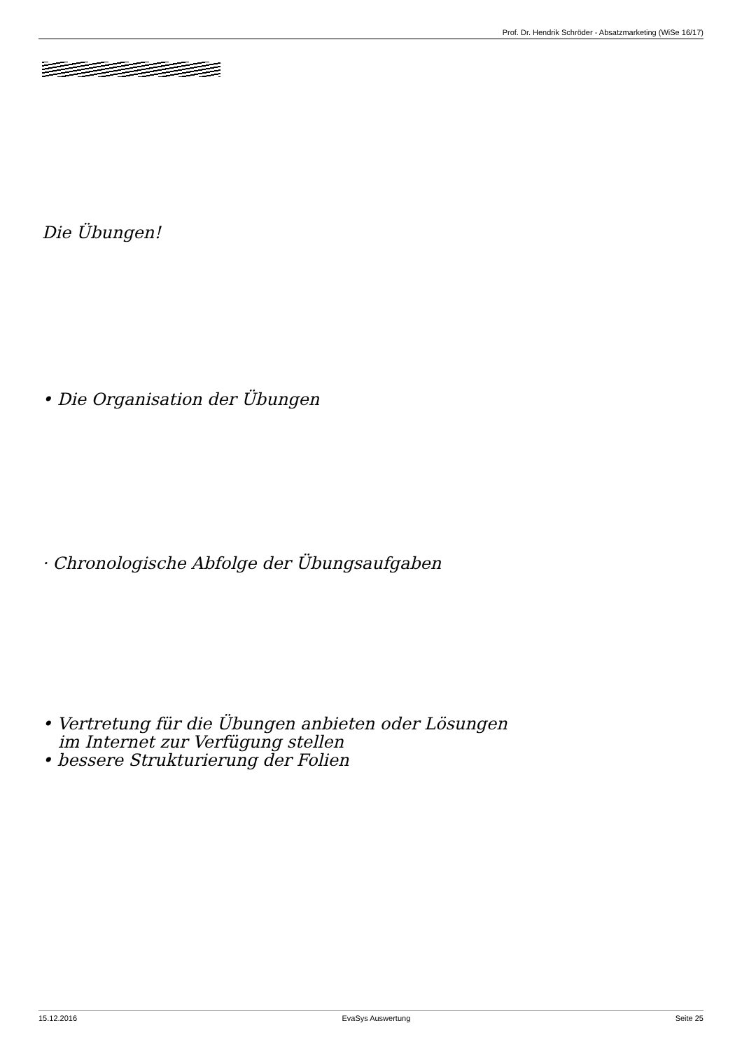Prof. Dr. Hendrik Schröder - Absatzmarketing (WiSe 16/17)
Die Übungen!
• Die Organisation der Übungen
· Chronologische Abfolge der Übungsaufgaben
• Vertretung für die Übungen anbieten oder Lösungen
im Internet zur Verfügung stellen
• bessere Strukturierung der Folien
15.12.2016 EvaSys Auswertung Seite 25